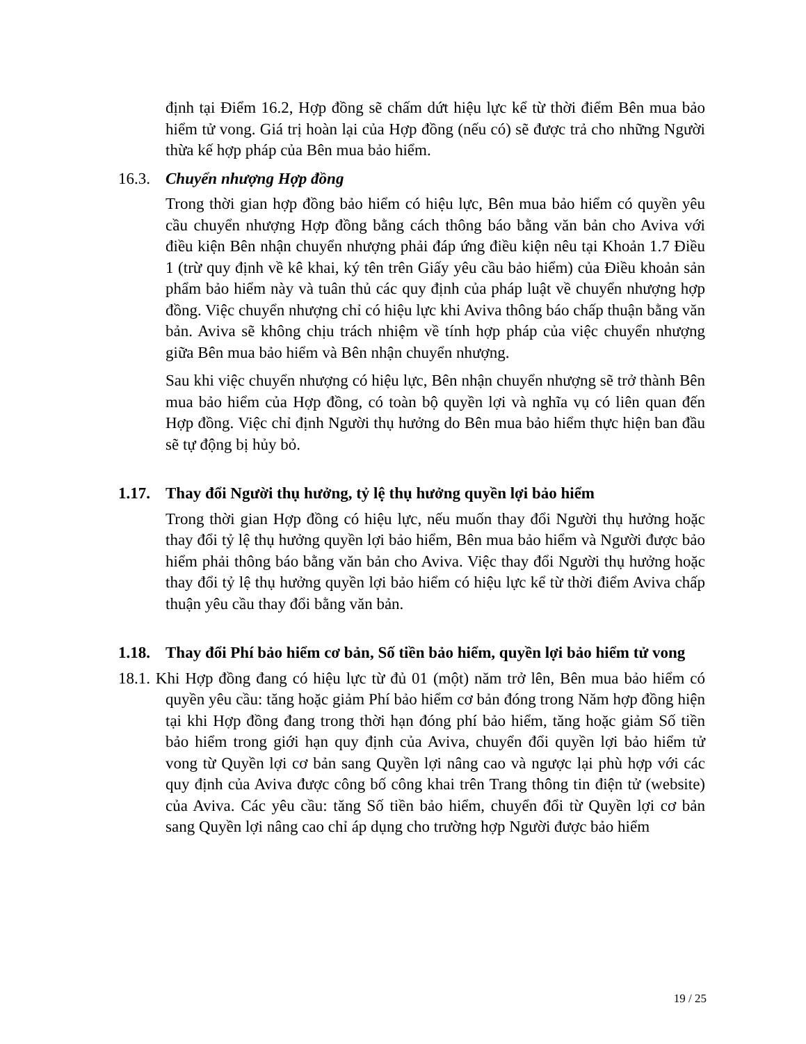định tại Điểm 16.2, Hợp đồng sẽ chấm dứt hiệu lực kể từ thời điểm Bên mua bảo hiểm tử vong. Giá trị hoàn lại của Hợp đồng (nếu có) sẽ được trả cho những Người thừa kế hợp pháp của Bên mua bảo hiểm.
16.3. Chuyển nhượng Hợp đồng
Trong thời gian hợp đồng bảo hiểm có hiệu lực, Bên mua bảo hiểm có quyền yêu cầu chuyển nhượng Hợp đồng bằng cách thông báo bằng văn bản cho Aviva với điều kiện Bên nhận chuyển nhượng phải đáp ứng điều kiện nêu tại Khoản 1.7 Điều 1 (trừ quy định về kê khai, ký tên trên Giấy yêu cầu bảo hiểm) của Điều khoản sản phẩm bảo hiểm này và tuân thủ các quy định của pháp luật về chuyển nhượng hợp đồng. Việc chuyển nhượng chỉ có hiệu lực khi Aviva thông báo chấp thuận bằng văn bản. Aviva sẽ không chịu trách nhiệm về tính hợp pháp của việc chuyển nhượng giữa Bên mua bảo hiểm và Bên nhận chuyển nhượng.
Sau khi việc chuyển nhượng có hiệu lực, Bên nhận chuyển nhượng sẽ trở thành Bên mua bảo hiểm của Hợp đồng, có toàn bộ quyền lợi và nghĩa vụ có liên quan đến Hợp đồng. Việc chỉ định Người thụ hưởng do Bên mua bảo hiểm thực hiện ban đầu sẽ tự động bị hủy bỏ.
1.17. Thay đổi Người thụ hưởng, tỷ lệ thụ hưởng quyền lợi bảo hiểm
Trong thời gian Hợp đồng có hiệu lực, nếu muốn thay đổi Người thụ hưởng hoặc thay đổi tỷ lệ thụ hưởng quyền lợi bảo hiểm, Bên mua bảo hiểm và Người được bảo hiểm phải thông báo bằng văn bản cho Aviva. Việc thay đổi Người thụ hưởng hoặc thay đổi tỷ lệ thụ hưởng quyền lợi bảo hiểm có hiệu lực kể từ thời điểm Aviva chấp thuận yêu cầu thay đổi bằng văn bản.
1.18. Thay đổi Phí bảo hiểm cơ bản, Số tiền bảo hiểm, quyền lợi bảo hiểm tử vong
18.1. Khi Hợp đồng đang có hiệu lực từ đủ 01 (một) năm trở lên, Bên mua bảo hiểm có quyền yêu cầu: tăng hoặc giảm Phí bảo hiểm cơ bản đóng trong Năm hợp đồng hiện tại khi Hợp đồng đang trong thời hạn đóng phí bảo hiểm, tăng hoặc giảm Số tiền bảo hiểm trong giới hạn quy định của Aviva, chuyển đổi quyền lợi bảo hiểm tử vong từ Quyền lợi cơ bản sang Quyền lợi nâng cao và ngược lại phù hợp với các quy định của Aviva được công bố công khai trên Trang thông tin điện tử (website) của Aviva. Các yêu cầu: tăng Số tiền bảo hiểm, chuyển đổi từ Quyền lợi cơ bản sang Quyền lợi nâng cao chỉ áp dụng cho trường hợp Người được bảo hiểm
19 / 25